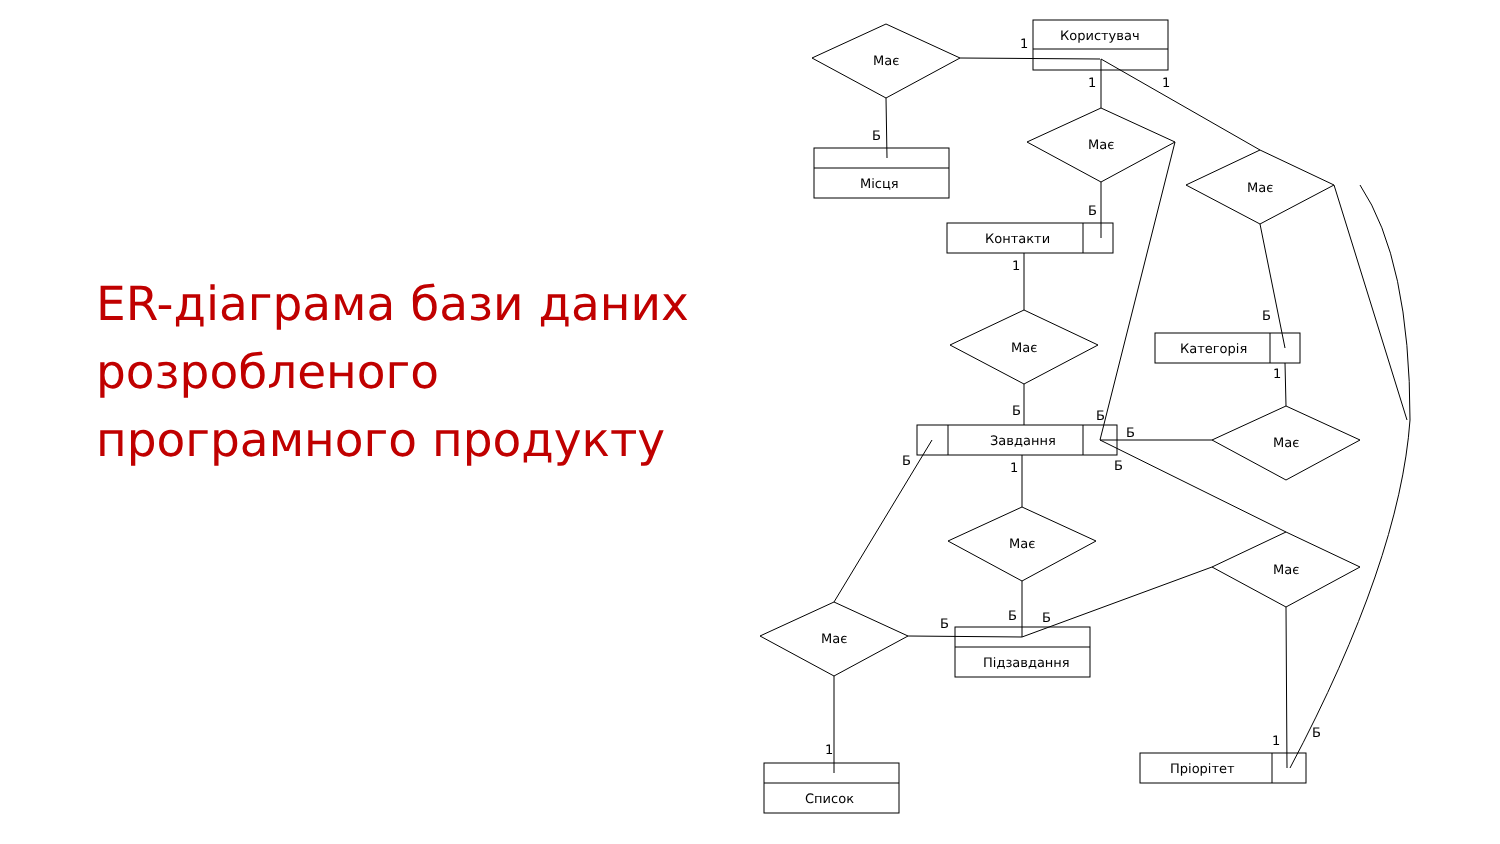ER-діаграма бази даних розробленого програмного продукту
Користувач
Має
Місця
Має
Контакти
Має
Категорія
Має
Завдання
Має
Має
Має
Підзавдання
Має
Список
Пріорітет
1
1
1
Б
Б
1
Б
1
Б
Б
Б
Б
1
Б
Б
Б
Б
1
1
Б